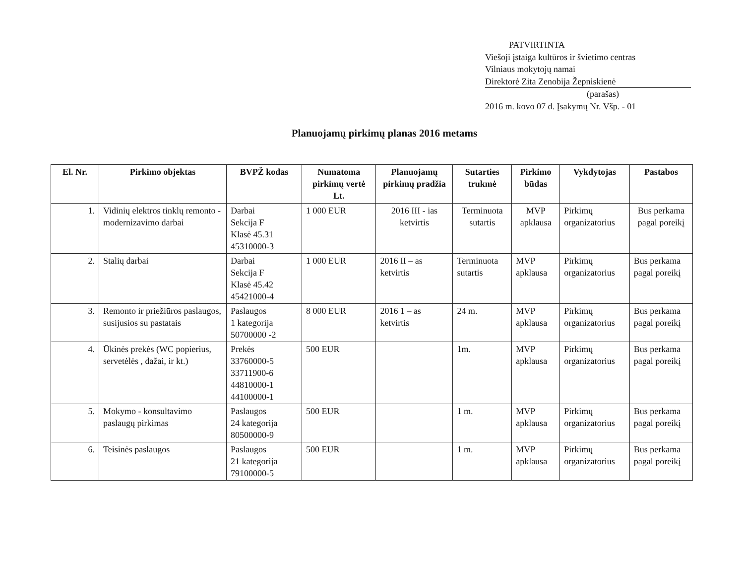PATVIRTINTA
Viešoji įstaiga kultūros ir švietimo centras
Vilniaus mokytojų namai
Direktorė Zita Zenobija Žepniskienė
(parašas)
2016 m. kovo 07 d. Įsakymų Nr. Všp. - 01
Planuojamų pirkimų planas 2016 metams
| El. Nr. | Pirkimo objektas | BVPŽ kodas | Numatoma pirkimų vertė Lt. | Planuojamų pirkimų pradžia | Sutarties trukmė | Pirkimo būdas | Vykdytojas | Pastabos |
| --- | --- | --- | --- | --- | --- | --- | --- | --- |
| 1. | Vidinių elektros tinklų remonto - modernizavimo darbai | Darbai Sekcija F Klasė 45.31 45310000-3 | 1 000 EUR | 2016 III - ias ketvirtis | Terminuota sutartis | MVP apklausa | Pirkimų organizatorius | Bus perkama pagal poreikį |
| 2. | Stalių darbai | Darbai Sekcija F Klasė 45.42 45421000-4 | 1 000 EUR | 2016 II – as ketvirtis | Terminuota sutartis | MVP apklausa | Pirkimų organizatorius | Bus perkama pagal poreikį |
| 3. | Remonto ir priežiūros paslaugos, susijusios su pastatais | Paslaugos 1 kategorija 50700000 -2 | 8 000 EUR | 2016 1 – as ketvirtis | 24 m. | MVP apklausa | Pirkimų organizatorius | Bus perkama pagal poreikį |
| 4. | Ūkinės prekės (WC popierius, servetėlės , dažai, ir kt.) | Prekės 33760000-5 33711900-6 44810000-1 44100000-1 | 500 EUR | | 1m. | MVP apklausa | Pirkimų organizatorius | Bus perkama pagal poreikį |
| 5. | Mokymo - konsultavimo paslaugų pirkimas | Paslaugos 24 kategorija 80500000-9 | 500 EUR | | 1 m. | MVP apklausa | Pirkimų organizatorius | Bus perkama pagal poreikį |
| 6. | Teisinės paslaugos | Paslaugos 21 kategorija 79100000-5 | 500 EUR | | 1 m. | MVP apklausa | Pirkimų organizatorius | Bus perkama pagal poreikį |